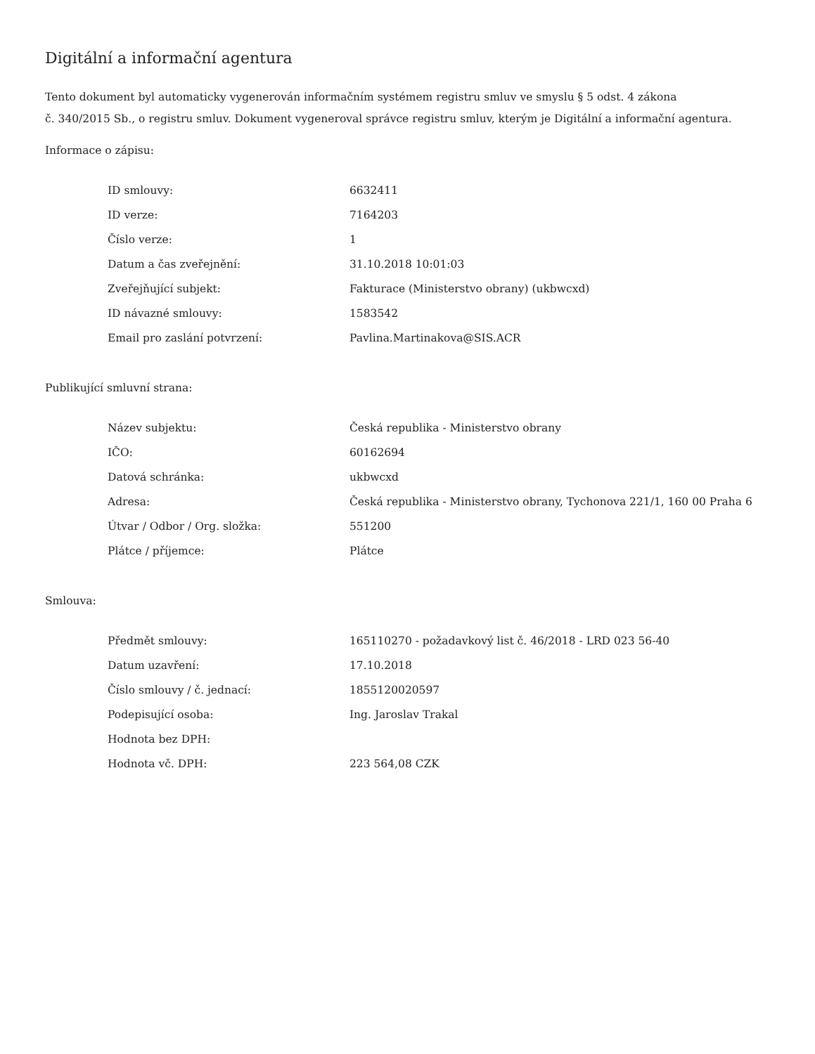Digitální a informační agentura
Tento dokument byl automaticky vygenerován informačním systémem registru smluv ve smyslu § 5 odst. 4 zákona
č. 340/2015 Sb., o registru smluv. Dokument vygeneroval správce registru smluv, kterým je Digitální a informační agentura.
Informace o zápisu:
| ID smlouvy: | 6632411 |
| ID verze: | 7164203 |
| Číslo verze: | 1 |
| Datum a čas zveřejnění: | 31.10.2018 10:01:03 |
| Zveřejňující subjekt: | Fakturace (Ministerstvo obrany) (ukbwcxd) |
| ID návazné smlouvy: | 1583542 |
| Email pro zaslání potvrzení: | Pavlina.Martinakova@SIS.ACR |
Publikující smluvní strana:
| Název subjektu: | Česká republika - Ministerstvo obrany |
| IČO: | 60162694 |
| Datová schránka: | ukbwcxd |
| Adresa: | Česká republika - Ministerstvo obrany, Tychonova 221/1, 160 00 Praha 6 |
| Útvar / Odbor / Org. složka: | 551200 |
| Plátce / příjemce: | Plátce |
Smlouva:
| Předmět smlouvy: | 165110270 - požadavkový list č. 46/2018 - LRD 023 56-40 |
| Datum uzavření: | 17.10.2018 |
| Číslo smlouvy / č. jednací: | 1855120020597 |
| Podepisující osoba: | Ing. Jaroslav Trakal |
| Hodnota bez DPH: | |
| Hodnota vč. DPH: | 223 564,08 CZK |